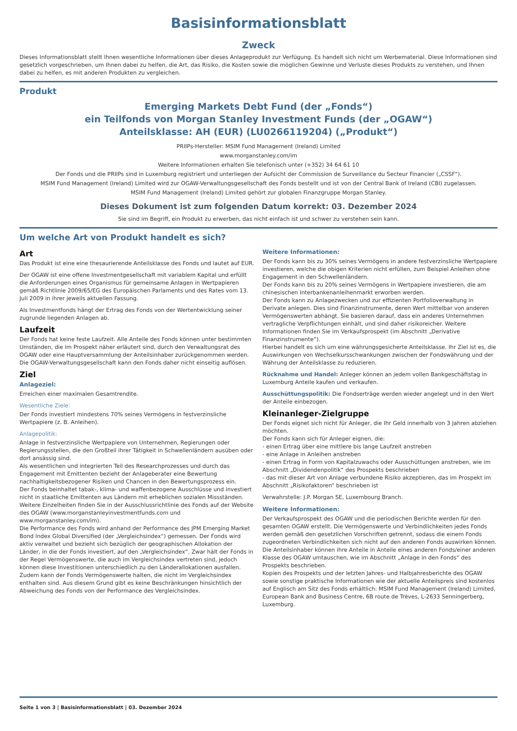Basisinformationsblatt
Zweck
Dieses Informationsblatt stellt Ihnen wesentliche Informationen über dieses Anlageprodukt zur Verfügung. Es handelt sich nicht um Werbematerial. Diese Informationen sind gesetzlich vorgeschrieben, um Ihnen dabei zu helfen, die Art, das Risiko, die Kosten sowie die möglichen Gewinne und Verluste dieses Produkts zu verstehen, und Ihnen dabei zu helfen, es mit anderen Produkten zu vergleichen.
Produkt
Emerging Markets Debt Fund (der „Fonds“)
ein Teilfonds von Morgan Stanley Investment Funds (der „OGAW“)
Anteilsklasse: AH (EUR) (LU0266119204) („Produkt“)
PRIIPs-Hersteller: MSIM Fund Management (Ireland) Limited
www.morganstanley.com/im
Weitere Informationen erhalten Sie telefonisch unter (+352) 34 64 61 10
Der Fonds und die PRIIPs sind in Luxemburg registriert und unterliegen der Aufsicht der Commission de Surveillance du Secteur Financier („CSSF“).
MSIM Fund Management (Ireland) Limited wird zur OGAW-Verwaltungsgesellschaft des Fonds bestellt und ist von der Central Bank of Ireland (CBI) zugelassen.
MSIM Fund Management (Ireland) Limited gehört zur globalen Finanzgruppe Morgan Stanley.
Dieses Dokument ist zum folgenden Datum korrekt: 03. Dezember 2024
Sie sind im Begriff, ein Produkt zu erwerben, das nicht einfach ist und schwer zu verstehen sein kann.
Um welche Art von Produkt handelt es sich?
Art
Das Produkt ist eine eine thesaurierende Anteilsklasse des Fonds und lautet auf EUR.
Der OGAW ist eine offene Investmentgesellschaft mit variablem Kapital und erfüllt die Anforderungen eines Organismus für gemeinsame Anlagen in Wertpapieren gemäß Richtlinie 2009/65/EG des Europäischen Parlaments und des Rates vom 13. Juli 2009 in ihrer jeweils aktuellen Fassung.
Als Investmentfonds hängt der Ertrag des Fonds von der Wertentwicklung seiner zugrunde liegenden Anlagen ab.
Laufzeit
Der Fonds hat keine feste Laufzeit. Alle Anteile des Fonds können unter bestimmten Umständen, die im Prospekt näher erläutert sind, durch den Verwaltungsrat des OGAW oder eine Hauptversammlung der Anteilsinhaber zurückgenommen werden. Die OGAW-Verwaltungsgesellschaft kann den Fonds daher nicht einseitig auflösen.
Ziel
Anlageziel:
Erreichen einer maximalen Gesamtrendite.
Wesentliche Ziele:
Der Fonds investiert mindestens 70% seines Vermögens in festverzinsliche Wertpapiere (z. B. Anleihen).
Anlagepolitik:
Anlage in festverzinsliche Wertpapiere von Unternehmen, Regierungen oder Regierungsstellen, die den Großteil ihrer Tätigkeit in Schwellenländern ausüben oder dort ansässig sind.
Als wesentlichen und integrierten Teil des Researchprozesses und durch das Engagement mit Emittenten bezieht der Anlageberater eine Bewertung nachhaltigkeitsbezogener Risiken und Chancen in den Bewertungsprozess ein.
Der Fonds beinhaltet tabak-, klima- und waffenbezogene Ausschlüsse und investiert nicht in staatliche Emittenten aus Ländern mit erheblichen sozialen Missständen. Weitere Einzelheiten finden Sie in der Ausschlussrichtlinie des Fonds auf der Website des OGAW (www.morganstanleyinvestmentfunds.com und www.morganstanley.com/im).
Die Performance des Fonds wird anhand der Performance des JPM Emerging Market Bond Index Global Diversified (der „Vergleichsindex“) gemessen. Der Fonds wird aktiv verwaltet und bezieht sich bezüglich der geographischen Allokation der Länder, in die der Fonds investiert, auf den „Vergleichsindex“. Zwar hält der Fonds in der Regel Vermögenswerte, die auch im Vergleichsindex vertreten sind, jedoch können diese Investitionen unterschiedlich zu den Länderallokationen ausfallen. Zudem kann der Fonds Vermögenswerte halten, die nicht im Vergleichsindex enthalten sind. Aus diesem Grund gibt es keine Beschränkungen hinsichtlich der Abweichung des Fonds von der Performance des Vergleichsindex.
Weitere Informationen:
Der Fonds kann bis zu 30% seines Vermögens in andere festverzinsliche Wertpapiere investieren, welche die obigen Kriterien nicht erfüllen, zum Beispiel Anleihen ohne Engagement in den Schwellenländern.
Der Fonds kann bis zu 20% seines Vermögens in Wertpapiere investieren, die am chinesischen Interbankenanleihenmarkt erworben werden.
Der Fonds kann zu Anlagezwecken und zur effizienten Portfolioverwaltung in Derivate anlegen. Dies sind Finanzinstrumente, deren Wert mittelbar von anderen Vermögenswerten abhängt. Sie basieren darauf, dass ein anderes Unternehmen vertragliche Verpflichtungen einhält, und sind daher risikoreicher. Weitere Informationen finden Sie im Verkaufsprospekt (im Abschnitt „Derivative Finanzinstrumente“).
Hierbei handelt es sich um eine währungsgesicherte Anteilsklasse. Ihr Ziel ist es, die Auswirkungen von Wechselkursschwankungen zwischen der Fondswährung und der Währung der Anteilsklasse zu reduzieren.
Rücknahme und Handel: Anleger können an jedem vollen Bankgeschäftstag in Luxemburg Anteile kaufen und verkaufen.
Ausschüttungspolitik: Die Fondserträge werden wieder angelegt und in den Wert der Anteile einbezogen.
Kleinanleger-Zielgruppe
Der Fonds eignet sich nicht für Anleger, die Ihr Geld innerhalb von 3 Jahren abziehen möchten.
Der Fonds kann sich für Anleger eignen, die:
- einen Ertrag über eine mittlere bis lange Laufzeit anstreben
- eine Anlage in Anleihen anstreben
- einen Ertrag in Form von Kapitalzuwachs oder Ausschüttungen anstreben, wie im Abschnitt „Dividendenpolitik“ des Prospekts beschrieben
- das mit dieser Art von Anlage verbundene Risiko akzeptieren, das im Prospekt im Abschnitt „Risikofaktoren“ beschrieben ist
Verwahrstelle: J.P. Morgan SE, Luxembourg Branch.
Weitere Informationen:
Der Verkaufsprospekt des OGAW und die periodischen Berichte werden für den gesamten OGAW erstellt. Die Vermögenswerte und Verbindlichkeiten jedes Fonds werden gemäß den gesetzlichen Vorschriften getrennt, sodass die einem Fonds zugeordneten Verbindlichkeiten sich nicht auf den anderen Fonds auswirken können.
Die Anteilsinhaber können ihre Anteile in Anteile eines anderen Fonds/einer anderen Klasse des OGAW umtauschen, wie im Abschnitt „Anlage in den Fonds“ des Prospekts beschrieben.
Kopien des Prospekts und der letzten Jahres- und Halbjahresberichte des OGAW sowie sonstige praktische Informationen wie der aktuelle Anteilspreis sind kostenlos auf Englisch am Sitz des Fonds erhältlich: MSIM Fund Management (Ireland) Limited, European Bank and Business Centre, 6B route de Trèves, L-2633 Senningerberg, Luxemburg.
Seite 1 von 3 | Basisinformationsblatt | 03. Dezember 2024